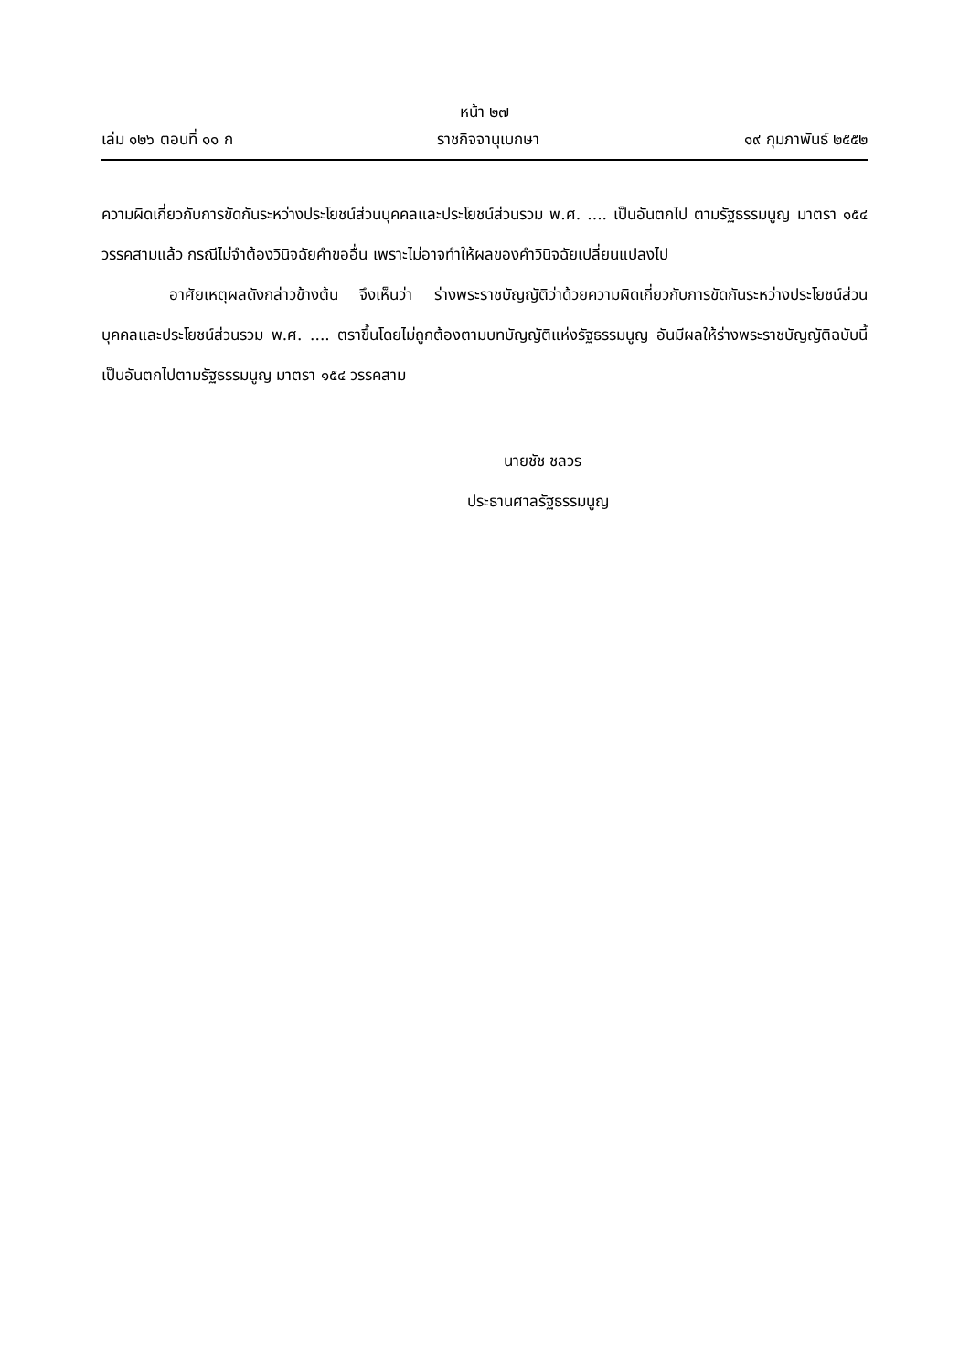หน้า ๒๗
เล่ม ๑๒๖ ตอนที่ ๑๑ ก ราชกิจจานุเบกษา ๑๙ กุมภาพันธ์ ๒๕๕๒
ความผิดเกี่ยวกับการขัดกันระหว่างประโยชน์ส่วนบุคคลและประโยชน์ส่วนรวม พ.ศ. .... เป็นอันตกไป ตามรัฐธรรมนูญ มาตรา ๑๕๔ วรรคสามแล้ว กรณีไม่จำต้องวินิจฉัยคำขออื่น เพราะไม่อาจทำให้ผลของคำวินิจฉัยเปลี่ยนแปลงไป
อาศัยเหตุผลดังกล่าวข้างต้น จึงเห็นว่า ร่างพระราชบัญญัติว่าด้วยความผิดเกี่ยวกับการขัดกันระหว่างประโยชน์ส่วนบุคคลและประโยชน์ส่วนรวม พ.ศ. .... ตราขึ้นโดยไม่ถูกต้องตามบทบัญญัติแห่งรัฐธรรมนูญ อันมีผลให้ร่างพระราชบัญญัติฉบับนี้เป็นอันตกไปตามรัฐธรรมนูญ มาตรา ๑๕๔ วรรคสาม
นายชัช ชลวร
ประธานศาลรัฐธรรมนูญ